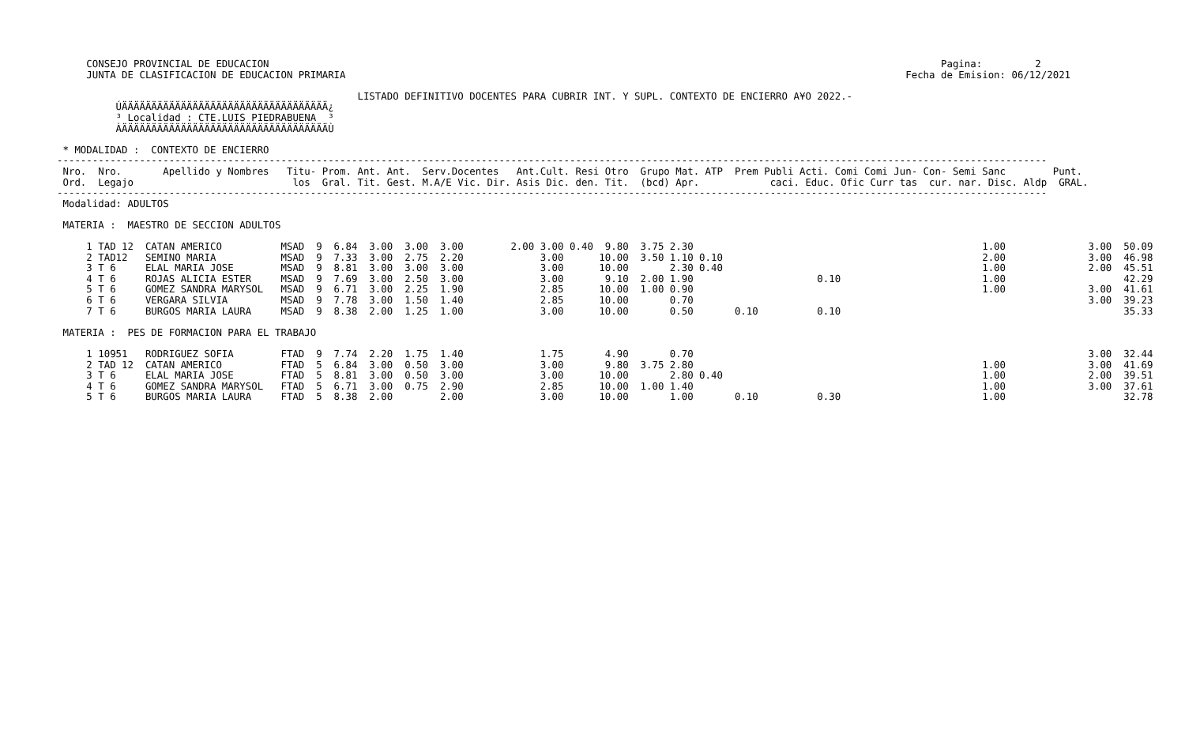CONSEJO PROVINCIAL DE EDUCACION                                                                                                                  Pagina:         2
     JUNTA DE CLASIFICACION DE EDUCACION PRIMARIA                                                                                               Fecha de Emision: 06/12/2021

                                                   LISTADO DEFINITIVO DOCENTES PARA CUBRIR INT. Y SUPL. CONTEXTO DE ENCIERRO A¥O 2022.-
          ÚÄÄÄÄÄÄÄÄÄÄÄÄÄÄÄÄÄÄÄÄÄÄÄÄÄÄÄÄÄÄÄÄÄÄÄ¿
          ³ Localidad : CTE.LUIS PIEDRABUENA  ³
          ÀÄÄÄÄÄÄÄÄÄÄÄÄÄÄÄÄÄÄÄÄÄÄÄÄÄÄÄÄÄÄÄÄÄÄÄÙ

 * MODALIDAD :  CONTEXTO DE ENCIERRO
------------------------------------------------------------------------------------------------------------------------------------------------------------------------
 Nro.  Nro.       Apellido y Nombres   Titu- Prom. Ant. Ant.  Serv.Docentes   Ant.Cult. Resi Otro  Grupo Mat. ATP  Prem Publi Acti. Comi Comi Jun- Con- Semi Sanc        Punt.
 Ord.  Legajo                           los  Gral. Tit. Gest. M.A/E Vic. Dir. Asis Dic. den. Tit.  (bcd) Apr.            caci. Educ. Ofic Curr tas  cur. nar. Disc. Aldp  GRAL.
------------------------------------------------------------------------------------------------------------------------------------------------------------------------
 Modalidad: ADULTOS

 MATERIA :  MAESTRO DE SECCION ADULTOS

     1 TAD 12  CATAN AMERICO          MSAD  9  6.84  3.00  3.00  3.00        2.00 3.00 0.40  9.80  3.75 2.30                                                 1.00              3.00  50.09
     2 TAD12   SEMINO MARIA           MSAD  9  7.33  3.00  2.75  2.20             3.00      10.00  3.50 1.10 0.10                                            2.00              3.00  46.98
     3 T 6     ELAL MARIA JOSE        MSAD  9  8.81  3.00  3.00  3.00             3.00      10.00       2.30 0.40                                            1.00              2.00  45.51
     4 T 6     ROJAS ALICIA ESTER     MSAD  9  7.69  3.00  2.50  3.00             3.00       9.10  2.00 1.90                     0.10                        1.00                    42.29
     5 T 6     GOMEZ SANDRA MARYSOL   MSAD  9  6.71  3.00  2.25  1.90             2.85      10.00  1.00 0.90                                                 1.00              3.00  41.61
     6 T 6     VERGARA SILVIA         MSAD  9  7.78  3.00  1.50  1.40             2.85      10.00       0.70                                                                   3.00  39.23
     7 T 6     BURGOS MARIA LAURA     MSAD  9  8.38  2.00  1.25  1.00             3.00      10.00       0.50       0.10          0.10                                                35.33

 MATERIA :  PES DE FORMACION PARA EL TRABAJO

     1 10951   RODRIGUEZ SOFIA        FTAD  9  7.74  2.20  1.75  1.40             1.75       4.90       0.70                                                                   3.00  32.44
     2 TAD 12  CATAN AMERICO          FTAD  5  6.84  3.00  0.50  3.00             3.00       9.80  3.75 2.80                                                 1.00              3.00  41.69
     3 T 6     ELAL MARIA JOSE        FTAD  5  8.81  3.00  0.50  3.00             3.00      10.00       2.80 0.40                                            1.00              2.00  39.51
     4 T 6     GOMEZ SANDRA MARYSOL   FTAD  5  6.71  3.00  0.75  2.90             2.85      10.00  1.00 1.40                                                 1.00              3.00  37.61
     5 T 6     BURGOS MARIA LAURA     FTAD  5  8.38  2.00        2.00             3.00      10.00       1.00       0.10          0.30                        1.00                    32.78